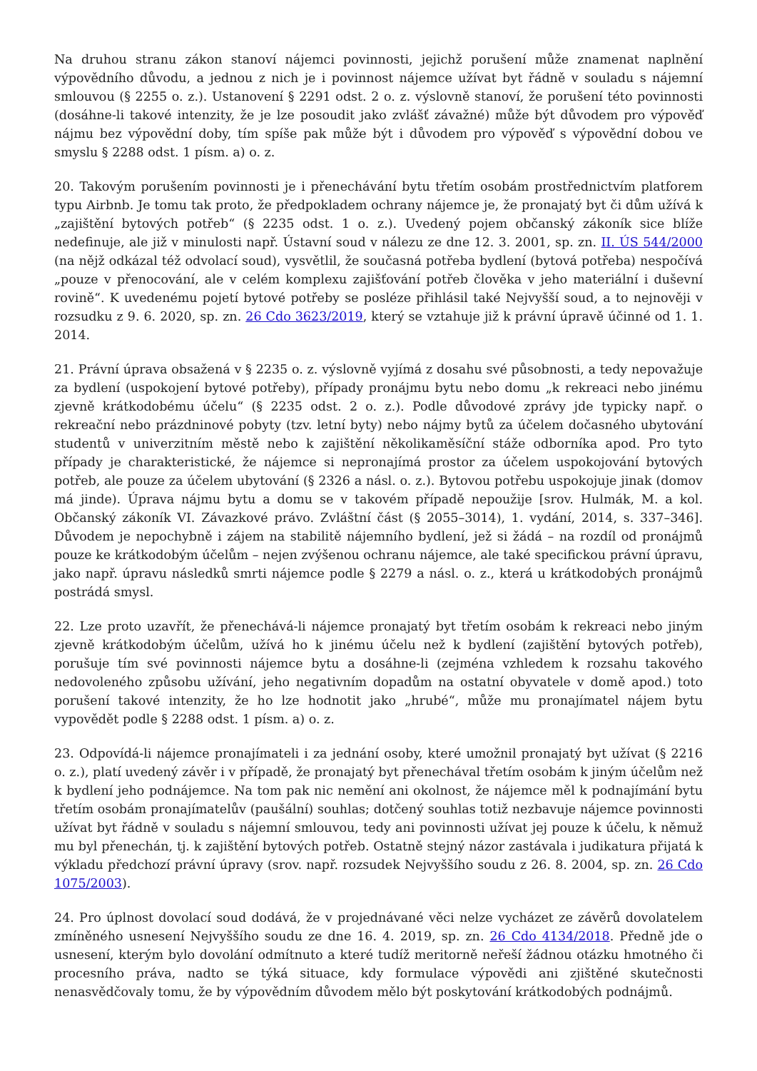Na druhou stranu zákon stanoví nájemci povinnosti, jejichž porušení může znamenat naplnění výpovědního důvodu, a jednou z nich je i povinnost nájemce užívat byt řádně v souladu s nájemní smlouvou (§ 2255 o. z.). Ustanovení § 2291 odst. 2 o. z. výslovně stanoví, že porušení této povinnosti (dosáhne-li takové intenzity, že je lze posoudit jako zvlášť závažné) může být důvodem pro výpověď nájmu bez výpovědní doby, tím spíše pak může být i důvodem pro výpověď s výpovědní dobou ve smyslu § 2288 odst. 1 písm. a) o. z.
20. Takovým porušením povinnosti je i přenechávání bytu třetím osobám prostřednictvím platforem typu Airbnb. Je tomu tak proto, že předpokladem ochrany nájemce je, že pronajatý byt či dům užívá k „zajištění bytových potřeb“ (§ 2235 odst. 1 o. z.). Uvedený pojem občanský zákoník sice blíže nedefinuje, ale již v minulosti např. Ústavní soud v nálezu ze dne 12. 3. 2001, sp. zn. II. ÚS 544/2000 (na nějž odkázal též odvolací soud), vysvětlil, že současná potřeba bydlení (bytová potřeba) nespočívá „pouze v přenocování, ale v celém komplexu zajišťování potřeb člověka v jeho materiální i duševní rovině“. K uvedenému pojetí bytové potřeby se posléze přihlásil také Nejvyšší soud, a to nejnověji v rozsudku z 9. 6. 2020, sp. zn. 26 Cdo 3623/2019, který se vztahuje již k právní úpravě účinné od 1. 1. 2014.
21. Právní úprava obsažená v § 2235 o. z. výslovně vyjímá z dosahu své působnosti, a tedy nepovažuje za bydlení (uspokojení bytové potřeby), případy pronájmu bytu nebo domu „k rekreaci nebo jinému zjevně krátkodobému účelu“ (§ 2235 odst. 2 o. z.). Podle důvodové zprávy jde typicky např. o rekreační nebo prázdninové pobyty (tzv. letní byty) nebo nájmy bytů za účelem dočasného ubytování studentů v univerzitním městě nebo k zajištění několikaměsíční stáže odborníka apod. Pro tyto případy je charakteristické, že nájemce si nepronajímá prostor za účelem uspokojování bytových potřeb, ale pouze za účelem ubytování (§ 2326 a násl. o. z.). Bytovou potřebu uspokojuje jinak (domov má jinde). Úprava nájmu bytu a domu se v takovém případě nepoužije [srov. Hulmák, M. a kol. Občanský zákoník VI. Závazkové právo. Zvláštní část (§ 2055–3014), 1. vydání, 2014, s. 337–346]. Důvodem je nepochybně i zájem na stabilitě nájemního bydlení, jež si žádá – na rozdíl od pronájmů pouze ke krátkodobým účelům – nejen zvýšenou ochranu nájemce, ale také specifickou právní úpravu, jako např. úpravu následků smrti nájemce podle § 2279 a násl. o. z., která u krátkodobých pronájmů postrádá smysl.
22. Lze proto uzavřít, že přenechává-li nájemce pronajatý byt třetím osobám k rekreaci nebo jiným zjevně krátkodobým účelům, užívá ho k jinému účelu než k bydlení (zajištění bytových potřeb), porušuje tím své povinnosti nájemce bytu a dosáhne-li (zejména vzhledem k rozsahu takového nedovoleného způsobu užívání, jeho negativním dopadům na ostatní obyvatele v domě apod.) toto porušení takové intenzity, že ho lze hodnotit jako „hrubé“, může mu pronajímatel nájem bytu vypovědět podle § 2288 odst. 1 písm. a) o. z.
23. Odpovídá-li nájemce pronajímateli i za jednání osoby, které umožnil pronajatý byt užívat (§ 2216 o. z.), platí uvedený závěr i v případě, že pronajatý byt přenechával třetím osobám k jiným účelům než k bydlení jeho podnájemce. Na tom pak nic nemění ani okolnost, že nájemce měl k podnajímání bytu třetím osobám pronajímatelův (paušální) souhlas; dotčený souhlas totiž nezbavuje nájemce povinnosti užívat byt řádně v souladu s nájemní smlouvou, tedy ani povinnosti užívat jej pouze k účelu, k němuž mu byl přenechán, tj. k zajištění bytových potřeb. Ostatně stejný názor zastávala i judikatura přijatá k výkladu předchozí právní úpravy (srov. např. rozsudek Nejvyššího soudu z 26. 8. 2004, sp. zn. 26 Cdo 1075/2003).
24. Pro úplnost dovolací soud dodává, že v projednávané věci nelze vycházet ze závěrů dovolatelem zmíněného usnesení Nejvyššího soudu ze dne 16. 4. 2019, sp. zn. 26 Cdo 4134/2018. Předně jde o usnesení, kterým bylo dovolání odmítnuto a které tudíž meritorně neřeší žádnou otázku hmotného či procesního práva, nadto se týká situace, kdy formulace výpovědi ani zjištěné skutečnosti nenasvědčovaly tomu, že by výpovědním důvodem mělo být poskytování krátkodobých podnájmů.